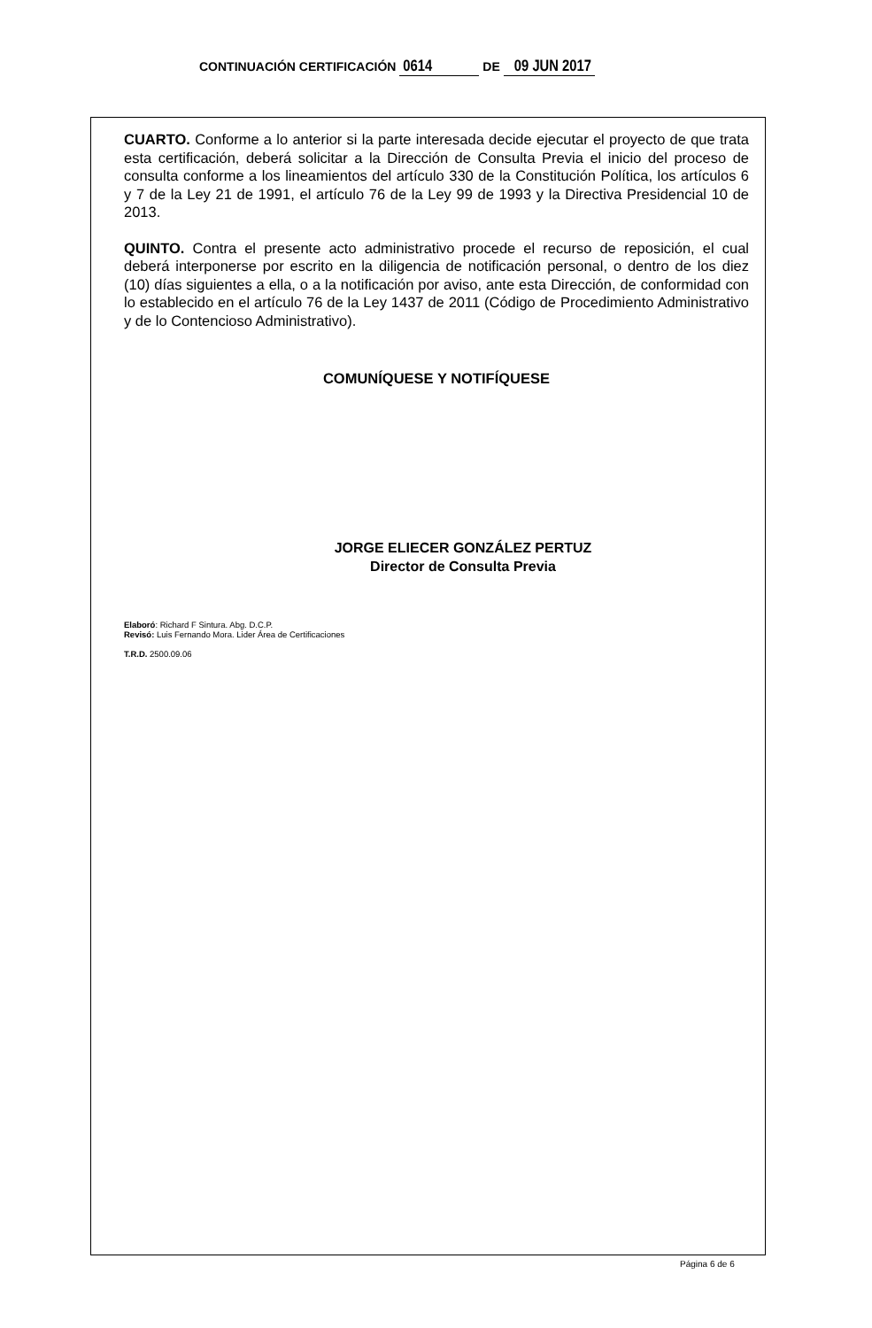CONTINUACIÓN CERTIFICACIÓN 0614 DE 09 JUN 2017
CUARTO. Conforme a lo anterior si la parte interesada decide ejecutar el proyecto de que trata esta certificación, deberá solicitar a la Dirección de Consulta Previa el inicio del proceso de consulta conforme a los lineamientos del artículo 330 de la Constitución Política, los artículos 6 y 7 de la Ley 21 de 1991, el artículo 76 de la Ley 99 de 1993 y la Directiva Presidencial 10 de 2013.
QUINTO. Contra el presente acto administrativo procede el recurso de reposición, el cual deberá interponerse por escrito en la diligencia de notificación personal, o dentro de los diez (10) días siguientes a ella, o a la notificación por aviso, ante esta Dirección, de conformidad con lo establecido en el artículo 76 de la Ley 1437 de 2011 (Código de Procedimiento Administrativo y de lo Contencioso Administrativo).
COMUNÍQUESE Y NOTIFÍQUESE
JORGE ELIECER GONZÁLEZ PERTUZ
Director de Consulta Previa
Elaboró: Richard F Sintura. Abg. D.C.P.
Revisó: Luis Fernando Mora. Lider Área de Certificaciones
T.R.D. 2500.09.06
Página 6 de 6